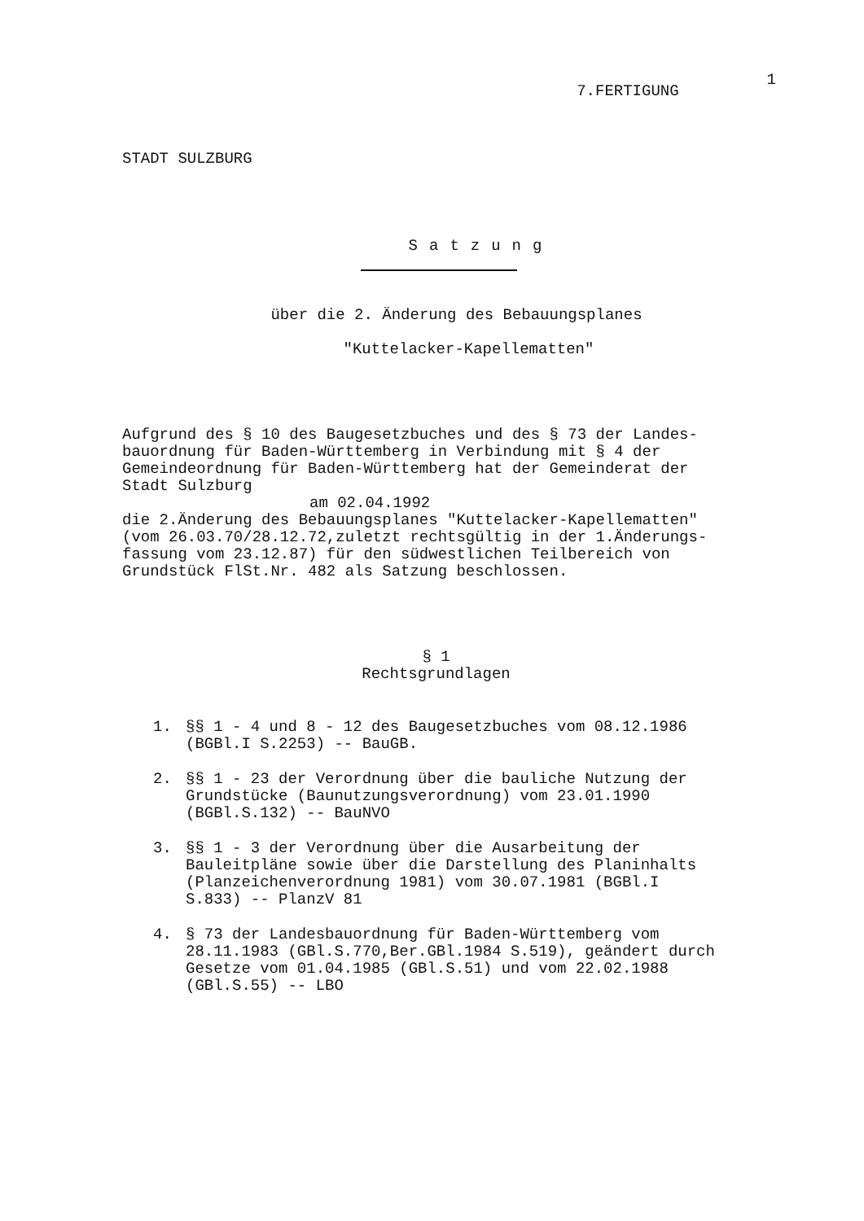7.FERTIGUNG 1
STADT SULZBURG
Satzung
über die 2. Änderung des Bebauungsplanes
"Kuttelacker-Kapellematten"
Aufgrund des § 10 des Baugesetzbuches und des § 73 der Landes-
bauordnung für Baden-Württemberg in Verbindung mit § 4 der
Gemeindeordnung für Baden-Württemberg hat der Gemeinderat der
Stadt Sulzburg
am 02.04.1992
die 2.Änderung des Bebauungsplanes "Kuttelacker-Kapellematten"
(vom 26.03.70/28.12.72,zuletzt rechtsgültig in der 1.Änderungs-
fassung vom 23.12.87) für den südwestlichen Teilbereich von
Grundstück FlSt.Nr. 482 als Satzung beschlossen.
§ 1
Rechtsgrundlagen
1. §§ 1 - 4 und 8 - 12 des Baugesetzbuches vom 08.12.1986
(BGBl.I S.2253) -- BauGB.
2. §§ 1 - 23 der Verordnung über die bauliche Nutzung der
Grundstücke (Baunutzungsverordnung) vom 23.01.1990
(BGBl.S.132) -- BauNVO
3. §§ 1 - 3 der Verordnung über die Ausarbeitung der
Bauleitpläne sowie über die Darstellung des Planinhalts
(Planzeichenverordnung 1981) vom 30.07.1981 (BGBl.I
S.833) -- PlanzV 81
4. § 73 der Landesbauordnung für Baden-Württemberg vom
28.11.1983 (GBl.S.770,Ber.GBl.1984 S.519), geändert durch
Gesetze vom 01.04.1985 (GBl.S.51) und vom 22.02.1988
(GBl.S.55) -- LBO